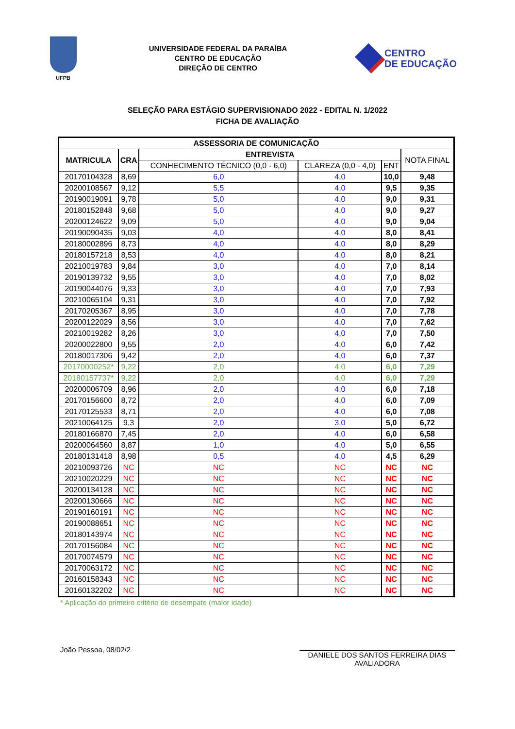UFPB
UNIVERSIDADE FEDERAL DA PARAÍBA
CENTRO DE EDUCAÇÃO
DIREÇÃO DE CENTRO
CENTRO
DE EDUCAÇÃO
SELEÇÃO PARA ESTÁGIO SUPERVISIONADO 2022 - EDITAL N. 1/2022
FICHA DE AVALIAÇÃO
| ASSESSORIA DE COMUNICAÇÃO | | | | | |
| --- | --- | --- | --- | --- | --- |
| MATRICULA | CRA | ENTREVISTA | | | NOTA FINAL |
| | | CONHECIMENTO TÉCNICO (0,0 - 6,0) | CLAREZA (0,0 - 4,0) | ENT | |
| 20170104328 | 8,69 | 6,0 | 4,0 | 10,0 | 9,48 |
| 20200108567 | 9,12 | 5,5 | 4,0 | 9,5 | 9,35 |
| 20190019091 | 9,78 | 5,0 | 4,0 | 9,0 | 9,31 |
| 20180152848 | 9,68 | 5,0 | 4,0 | 9,0 | 9,27 |
| 20200124622 | 9,09 | 5,0 | 4,0 | 9,0 | 9,04 |
| 20190090435 | 9,03 | 4,0 | 4,0 | 8,0 | 8,41 |
| 20180002896 | 8,73 | 4,0 | 4,0 | 8,0 | 8,29 |
| 20180157218 | 8,53 | 4,0 | 4,0 | 8,0 | 8,21 |
| 20210019783 | 9,84 | 3,0 | 4,0 | 7,0 | 8,14 |
| 20190139732 | 9,55 | 3,0 | 4,0 | 7,0 | 8,02 |
| 20190044076 | 9,33 | 3,0 | 4,0 | 7,0 | 7,93 |
| 20210065104 | 9,31 | 3,0 | 4,0 | 7,0 | 7,92 |
| 20170205367 | 8,95 | 3,0 | 4,0 | 7,0 | 7,78 |
| 20200122029 | 8,56 | 3,0 | 4,0 | 7,0 | 7,62 |
| 20210019282 | 8,26 | 3,0 | 4,0 | 7,0 | 7,50 |
| 20200022800 | 9,55 | 2,0 | 4,0 | 6,0 | 7,42 |
| 20180017306 | 9,42 | 2,0 | 4,0 | 6,0 | 7,37 |
| 20170000252* | 9,22 | 2,0 | 4,0 | 6,0 | 7,29 |
| 20180157737* | 9,22 | 2,0 | 4,0 | 6,0 | 7,29 |
| 20200006709 | 8,96 | 2,0 | 4,0 | 6,0 | 7,18 |
| 20170156600 | 8,72 | 2,0 | 4,0 | 6,0 | 7,09 |
| 20170125533 | 8,71 | 2,0 | 4,0 | 6,0 | 7,08 |
| 20210064125 | 9,3 | 2,0 | 3,0 | 5,0 | 6,72 |
| 20180166870 | 7,45 | 2,0 | 4,0 | 6,0 | 6,58 |
| 20200064560 | 8,87 | 1,0 | 4,0 | 5,0 | 6,55 |
| 20180131418 | 8,98 | 0,5 | 4,0 | 4,5 | 6,29 |
| 20210093726 | NC | NC | NC | NC | NC |
| 20210020229 | NC | NC | NC | NC | NC |
| 20200134128 | NC | NC | NC | NC | NC |
| 20200130666 | NC | NC | NC | NC | NC |
| 20190160191 | NC | NC | NC | NC | NC |
| 20190088651 | NC | NC | NC | NC | NC |
| 20180143974 | NC | NC | NC | NC | NC |
| 20170156084 | NC | NC | NC | NC | NC |
| 20170074579 | NC | NC | NC | NC | NC |
| 20170063172 | NC | NC | NC | NC | NC |
| 20160158343 | NC | NC | NC | NC | NC |
| 20160132202 | NC | NC | NC | NC | NC |
* Aplicação do primeiro critério de desempate (maior idade)
João Pessoa, 08/02/2
DANIELE DOS SANTOS FERREIRA DIAS
AVALIADORA